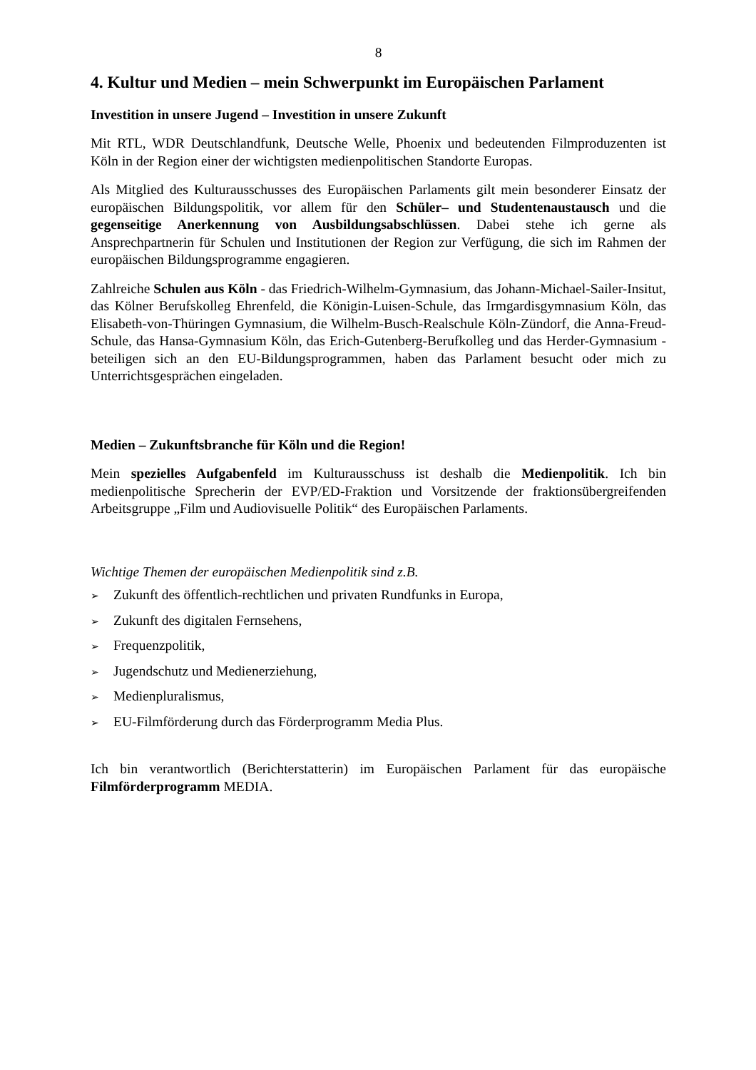8
4. Kultur und Medien – mein Schwerpunkt im Europäischen Parlament
Investition in unsere Jugend – Investition in unsere Zukunft
Mit RTL, WDR Deutschlandfunk, Deutsche Welle, Phoenix und bedeutenden Filmproduzenten ist Köln in der Region einer der wichtigsten medienpolitischen Standorte Europas.
Als Mitglied des Kulturausschusses des Europäischen Parlaments gilt mein besonderer Einsatz der europäischen Bildungspolitik, vor allem für den Schüler– und Studentenaustausch und die gegenseitige Anerkennung von Ausbildungsabschlüssen. Dabei stehe ich gerne als Ansprechpartnerin für Schulen und Institutionen der Region zur Verfügung, die sich im Rahmen der europäischen Bildungsprogramme engagieren.
Zahlreiche Schulen aus Köln - das Friedrich-Wilhelm-Gymnasium, das Johann-Michael-Sailer-Insitut, das Kölner Berufskolleg Ehrenfeld, die Königin-Luisen-Schule, das Irmgardisgymnasium Köln, das Elisabeth-von-Thüringen Gymnasium, die Wilhelm-Busch-Realschule Köln-Zündorf, die Anna-Freud-Schule, das Hansa-Gymnasium Köln, das Erich-Gutenberg-Berufkolleg und das Herder-Gymnasium - beteiligen sich an den EU-Bildungsprogrammen, haben das Parlament besucht oder mich zu Unterrichtsgesprächen eingeladen.
Medien – Zukunftsbranche für Köln und die Region!
Mein spezielles Aufgabenfeld im Kulturausschuss ist deshalb die Medienpolitik. Ich bin medienpolitische Sprecherin der EVP/ED-Fraktion und Vorsitzende der fraktionsübergreifenden Arbeitsgruppe „Film und Audiovisuelle Politik“ des Europäischen Parlaments.
Wichtige Themen der europäischen Medienpolitik sind z.B.
➢ Zukunft des öffentlich-rechtlichen und privaten Rundfunks in Europa,
➢ Zukunft des digitalen Fernsehens,
➢ Frequenzpolitik,
➢ Jugendschutz und Medienerziehung,
➢ Medienpluralismus,
➢ EU-Filmförderung durch das Förderprogramm Media Plus.
Ich bin verantwortlich (Berichterstatterin) im Europäischen Parlament für das europäische Filmförderprogramm MEDIA.